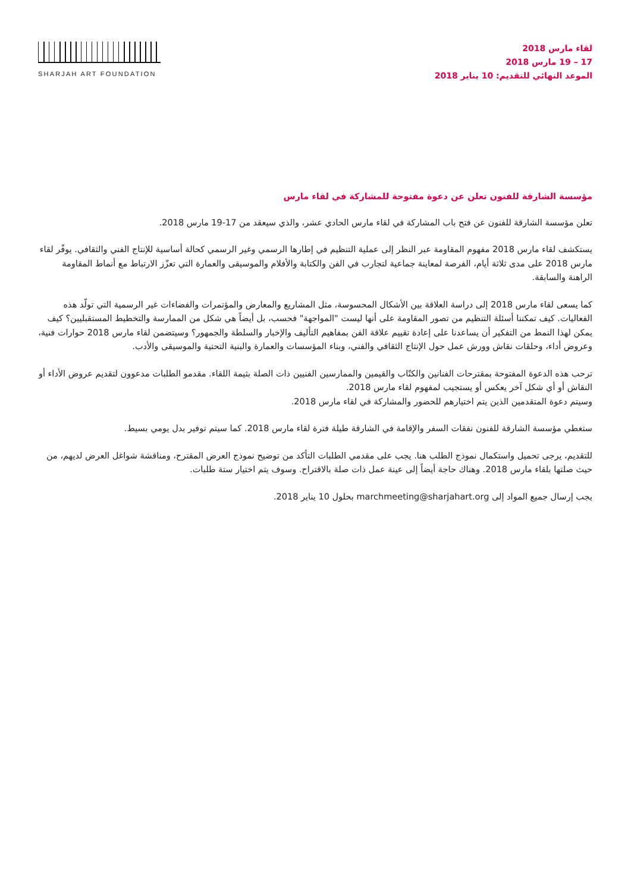SHARJAH ART FOUNDATION
لقاء مارس 2018
17 – 19 مارس 2018
الموعد النهائي للتقديم: 10 يناير 2018
مؤسسة الشارقة للفنون تعلن عن دعوة مفتوحة للمشاركة في لقاء مارس
تعلن مؤسسة الشارقة للفنون عن فتح باب المشاركة في لقاء مارس الحادي عشر، والذي سيعقد من 17-19 مارس 2018.
يستكشف لقاء مارس 2018 مفهوم المقاومة عبر النظر إلى عملية التنظيم في إطارها الرسمي وغير الرسمي كحالة أساسية للإنتاج الفني والثقافي. يوفّر لقاء مارس 2018 على مدى ثلاثة أيام، الفرصة لمعاينة جماعية لتجارب في الفن والكتابة والأفلام والموسيقى والعمارة التي تعزّز الارتباط مع أنماط المقاومة الراهنة والسابقة.
كما يسعى لقاء مارس 2018 إلى دراسة العلاقة بين الأشكال المحسوسة، مثل المشاريع والمعارض والمؤتمرات والفضاءات غير الرسمية التي تولّد هذه الفعاليات. كيف تمكننا أسئلة التنظيم من تصور المقاومة على أنها ليست "المواجهة" فحسب، بل أيضاً هي شكل من الممارسة والتخطيط المستقبليين؟ كيف يمكن لهذا النمط من التفكير أن يساعدنا على إعادة تقييم علاقة الفن بمفاهيم التأليف والإخبار والسلطة والجمهور؟ وسيتضمن لقاء مارس 2018 حوارات فنية، وعروض أداء، وحلقات نقاش وورش عمل حول الإنتاج الثقافي والفني، وبناء المؤسسات والعمارة والبنية التحتية والموسيقى والأدب.
ترحب هذه الدعوة المفتوحة بمقترحات الفنانين والكتّاب والقيمين والممارسين الفنيين ذات الصلة بثيمة اللقاء. مقدمو الطلبات مدعوون لتقديم عروض الأداء أو النقاش أو أي شكل آخر يعكس أو يستجيب لمفهوم لقاء مارس 2018.
وسيتم دعوة المتقدمين الذين يتم اختيارهم للحضور والمشاركة في لقاء مارس 2018.
ستغطي مؤسسة الشارقة للفنون نفقات السفر والإقامة في الشارقة طيلة فترة لقاء مارس 2018. كما سيتم توفير بدل يومي بسيط.
للتقديم، يرجى تحميل واستكمال نموذج الطلب هنا. يجب على مقدمي الطلبات التأكد من توضيح نموذج العرض المقترح، ومناقشة شواغل العرض لديهم، من حيث صلتها بلقاء مارس 2018. وهناك حاجة أيضاً إلى عينة عمل ذات صلة بالاقتراح. وسوف يتم اختيار ستة طلبات.
يجب إرسال جميع المواد إلى marchmeeting@sharjahart.org بحلول 10 يناير 2018.